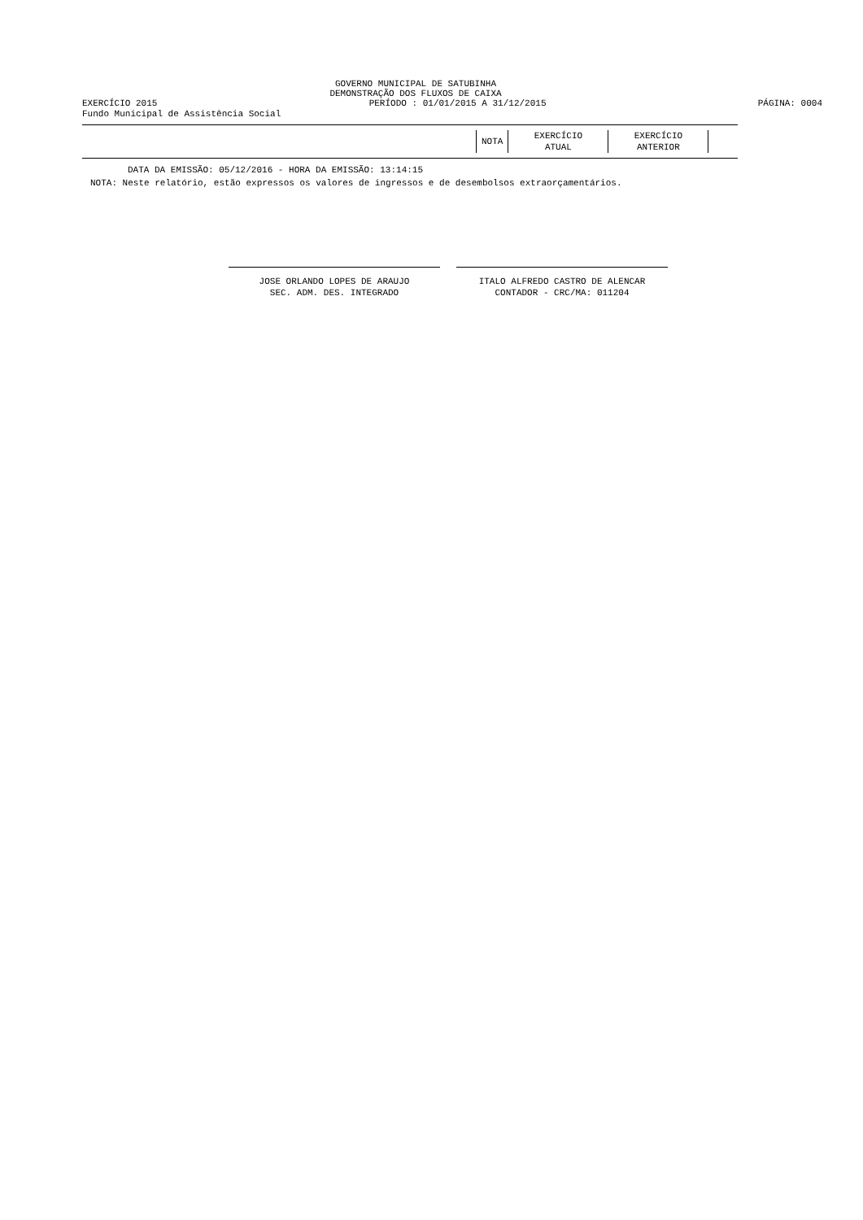GOVERNO MUNICIPAL DE SATUBINHA
DEMONSTRAÇÃO DOS FLUXOS DE CAIXA
EXERCÍCIO 2015 PERÍODO : 01/01/2015 A 31/12/2015 PÁGINA: 0004
Fundo Municipal de Assistência Social
| NOTA | EXERCÍCIO ATUAL | EXERCÍCIO ANTERIOR |
DATA DA EMISSÃO: 05/12/2016 - HORA DA EMISSÃO: 13:14:15
NOTA: Neste relatório, estão expressos os valores de ingressos e de desembolsos extraorçamentários.
JOSE ORLANDO LOPES DE ARAUJO
SEC. ADM. DES. INTEGRADO
ITALO ALFREDO CASTRO DE ALENCAR
CONTADOR - CRC/MA: 011204